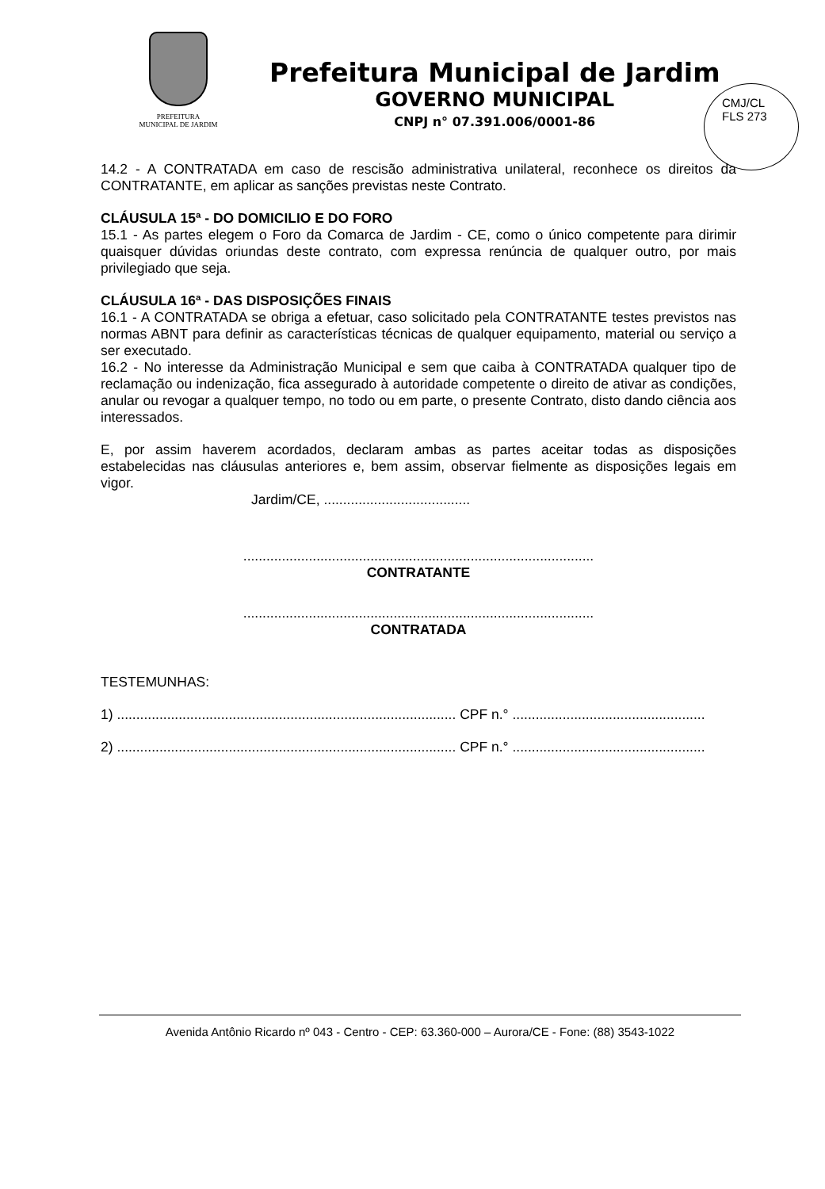PREFEITURA
MUNICIPAL DE JARDIM
Prefeitura Municipal de Jardim
GOVERNO MUNICIPAL
CNPJ n° 07.391.006/0001-86
CMJ/CL
FLS 273
14.2 - A CONTRATADA em caso de rescisão administrativa unilateral, reconhece os direitos da CONTRATANTE, em aplicar as sanções previstas neste Contrato.
CLÁUSULA 15ª - DO DOMICILIO E DO FORO
15.1 - As partes elegem o Foro da Comarca de Jardim - CE, como o único competente para dirimir quaisquer dúvidas oriundas deste contrato, com expressa renúncia de qualquer outro, por mais privilegiado que seja.
CLÁUSULA 16ª - DAS DISPOSIÇÕES FINAIS
16.1 - A CONTRATADA se obriga a efetuar, caso solicitado pela CONTRATANTE testes previstos nas normas ABNT para definir as características técnicas de qualquer equipamento, material ou serviço a ser executado.
16.2 - No interesse da Administração Municipal e sem que caiba à CONTRATADA qualquer tipo de reclamação ou indenização, fica assegurado à autoridade competente o direito de ativar as condições, anular ou revogar a qualquer tempo, no todo ou em parte, o presente Contrato, disto dando ciência aos interessados.
E, por assim haverem acordados, declaram ambas as partes aceitar todas as disposições estabelecidas nas cláusulas anteriores e, bem assim, observar fielmente as disposições legais em vigor.
Jardim/CE, ......................................
...........................................................................................
CONTRATANTE
...........................................................................................
CONTRATADA
TESTEMUNHAS:
1) ........................................................................................ CPF n.° ..................................................
2) ........................................................................................ CPF n.° ..................................................
Avenida Antônio Ricardo nº 043 - Centro - CEP: 63.360-000 – Aurora/CE - Fone: (88) 3543-1022